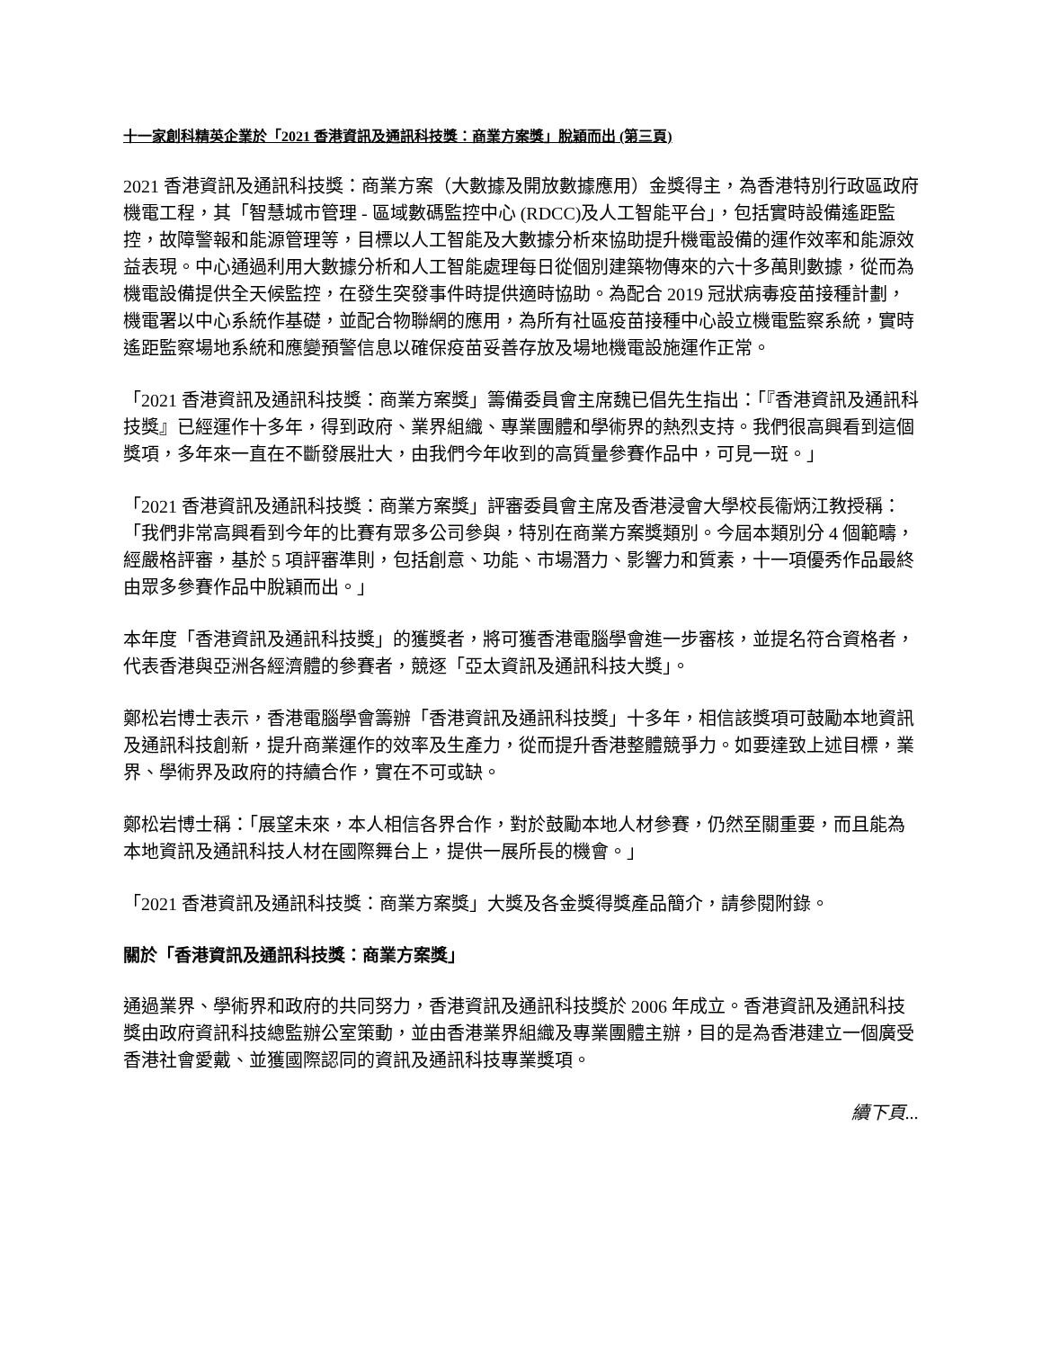十一家創科精英企業於「2021 香港資訊及通訊科技獎：商業方案獎」脫穎而出 (第三頁)
2021 香港資訊及通訊科技獎：商業方案（大數據及開放數據應用）金獎得主，為香港特別行政區政府機電工程，其「智慧城市管理 - 區域數碼監控中心 (RDCC)及人工智能平台」，包括實時設備遙距監控，故障警報和能源管理等，目標以人工智能及大數據分析來協助提升機電設備的運作效率和能源效益表現。中心通過利用大數據分析和人工智能處理每日從個別建築物傳來的六十多萬則數據，從而為機電設備提供全天候監控，在發生突發事件時提供適時協助。為配合 2019 冠狀病毒疫苗接種計劃，機電署以中心系統作基礎，並配合物聯網的應用，為所有社區疫苗接種中心設立機電監察系統，實時遙距監察場地系統和應變預警信息以確保疫苗妥善存放及場地機電設施運作正常。
「2021 香港資訊及通訊科技獎：商業方案獎」籌備委員會主席魏已倡先生指出：「『香港資訊及通訊科技獎』已經運作十多年，得到政府、業界組織、專業團體和學術界的熱烈支持。我們很高興看到這個獎項，多年來一直在不斷發展壯大，由我們今年收到的高質量參賽作品中，可見一斑。」
「2021 香港資訊及通訊科技獎：商業方案獎」評審委員會主席及香港浸會大學校長衞炳江教授稱：「我們非常高興看到今年的比賽有眾多公司參與，特別在商業方案獎類別。今屆本類別分 4 個範疇，經嚴格評審，基於 5 項評審準則，包括創意、功能、市場潛力、影響力和質素，十一項優秀作品最終由眾多參賽作品中脫穎而出。」
本年度「香港資訊及通訊科技獎」的獲獎者，將可獲香港電腦學會進一步審核，並提名符合資格者，代表香港與亞洲各經濟體的參賽者，競逐「亞太資訊及通訊科技大獎」。
鄭松岩博士表示，香港電腦學會籌辦「香港資訊及通訊科技獎」十多年，相信該獎項可鼓勵本地資訊及通訊科技創新，提升商業運作的效率及生產力，從而提升香港整體競爭力。如要達致上述目標，業界、學術界及政府的持續合作，實在不可或缺。
鄭松岩博士稱：「展望未來，本人相信各界合作，對於鼓勵本地人材參賽，仍然至關重要，而且能為本地資訊及通訊科技人材在國際舞台上，提供一展所長的機會。」
「2021 香港資訊及通訊科技獎：商業方案獎」大獎及各金獎得獎產品簡介，請參閱附錄。
關於「香港資訊及通訊科技獎：商業方案獎」
通過業界、學術界和政府的共同努力，香港資訊及通訊科技獎於 2006 年成立。香港資訊及通訊科技獎由政府資訊科技總監辦公室策動，並由香港業界組織及專業團體主辦，目的是為香港建立一個廣受香港社會愛戴、並獲國際認同的資訊及通訊科技專業獎項。
續下頁...